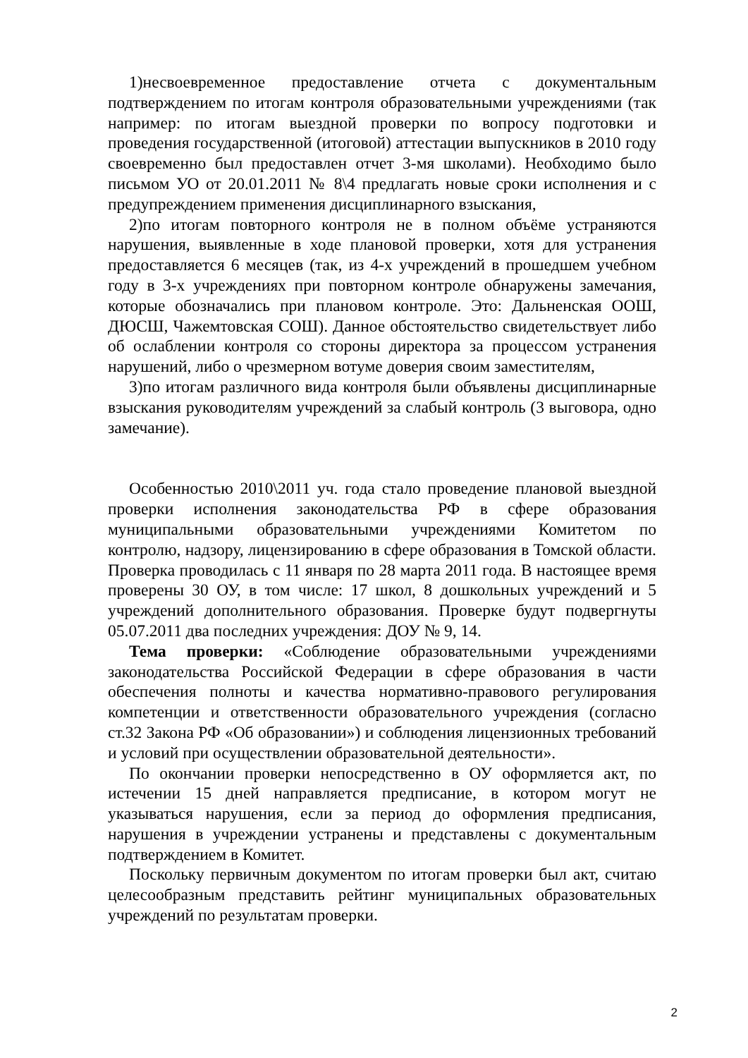1)несвоевременное предоставление отчета с документальным подтверждением по итогам контроля образовательными учреждениями (так например: по итогам выездной проверки по вопросу подготовки и проведения государственной (итоговой) аттестации выпускников в 2010 году своевременно был предоставлен отчет 3-мя школами). Необходимо было письмом УО от 20.01.2011 № 8\4 предлагать новые сроки исполнения и с предупреждением применения дисциплинарного взыскания,
2)по итогам повторного контроля не в полном объёме устраняются нарушения, выявленные в ходе плановой проверки, хотя для устранения предоставляется 6 месяцев (так, из 4-х учреждений в прошедшем учебном году в 3-х учреждениях при повторном контроле обнаружены замечания, которые обозначались при плановом контроле. Это: Дальненская ООШ, ДЮСШ, Чажемтовская СОШ). Данное обстоятельство свидетельствует либо об ослаблении контроля со стороны директора за процессом устранения нарушений, либо о чрезмерном вотуме доверия своим заместителям,
3)по итогам различного вида контроля были объявлены дисциплинарные взыскания руководителям учреждений за слабый контроль (3 выговора, одно замечание).
Особенностью 2010\2011 уч. года стало проведение плановой выездной проверки исполнения законодательства РФ в сфере образования муниципальными образовательными учреждениями Комитетом по контролю, надзору, лицензированию в сфере образования в Томской области. Проверка проводилась с 11 января по 28 марта 2011 года. В настоящее время проверены 30 ОУ, в том числе: 17 школ, 8 дошкольных учреждений и 5 учреждений дополнительного образования. Проверке будут подвергнуты 05.07.2011 два последних учреждения: ДОУ № 9, 14.
Тема проверки: «Соблюдение образовательными учреждениями законодательства Российской Федерации в сфере образования в части обеспечения полноты и качества нормативно-правового регулирования компетенции и ответственности образовательного учреждения (согласно ст.32 Закона РФ «Об образовании») и соблюдения лицензионных требований и условий при осуществлении образовательной деятельности».
По окончании проверки непосредственно в ОУ оформляется акт, по истечении 15 дней направляется предписание, в котором могут не указываться нарушения, если за период до оформления предписания, нарушения в учреждении устранены и представлены с документальным подтверждением в Комитет.
Поскольку первичным документом по итогам проверки был акт, считаю целесообразным представить рейтинг муниципальных образовательных учреждений по результатам проверки.
2